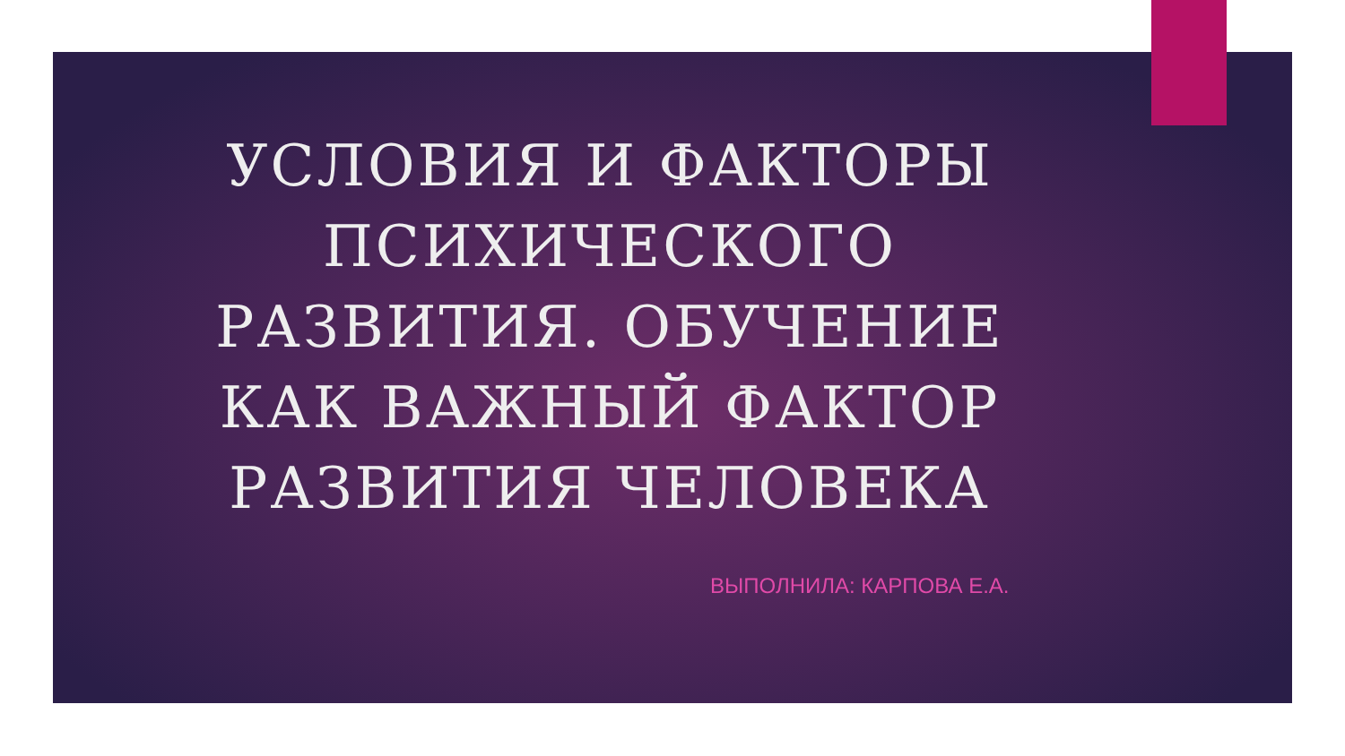УСЛОВИЯ И ФАКТОРЫ ПСИХИЧЕСКОГО РАЗВИТИЯ. ОБУЧЕНИЕ КАК ВАЖНЫЙ ФАКТОР РАЗВИТИЯ ЧЕЛОВЕКА
ВЫПОЛНИЛА: КАРПОВА Е.А.